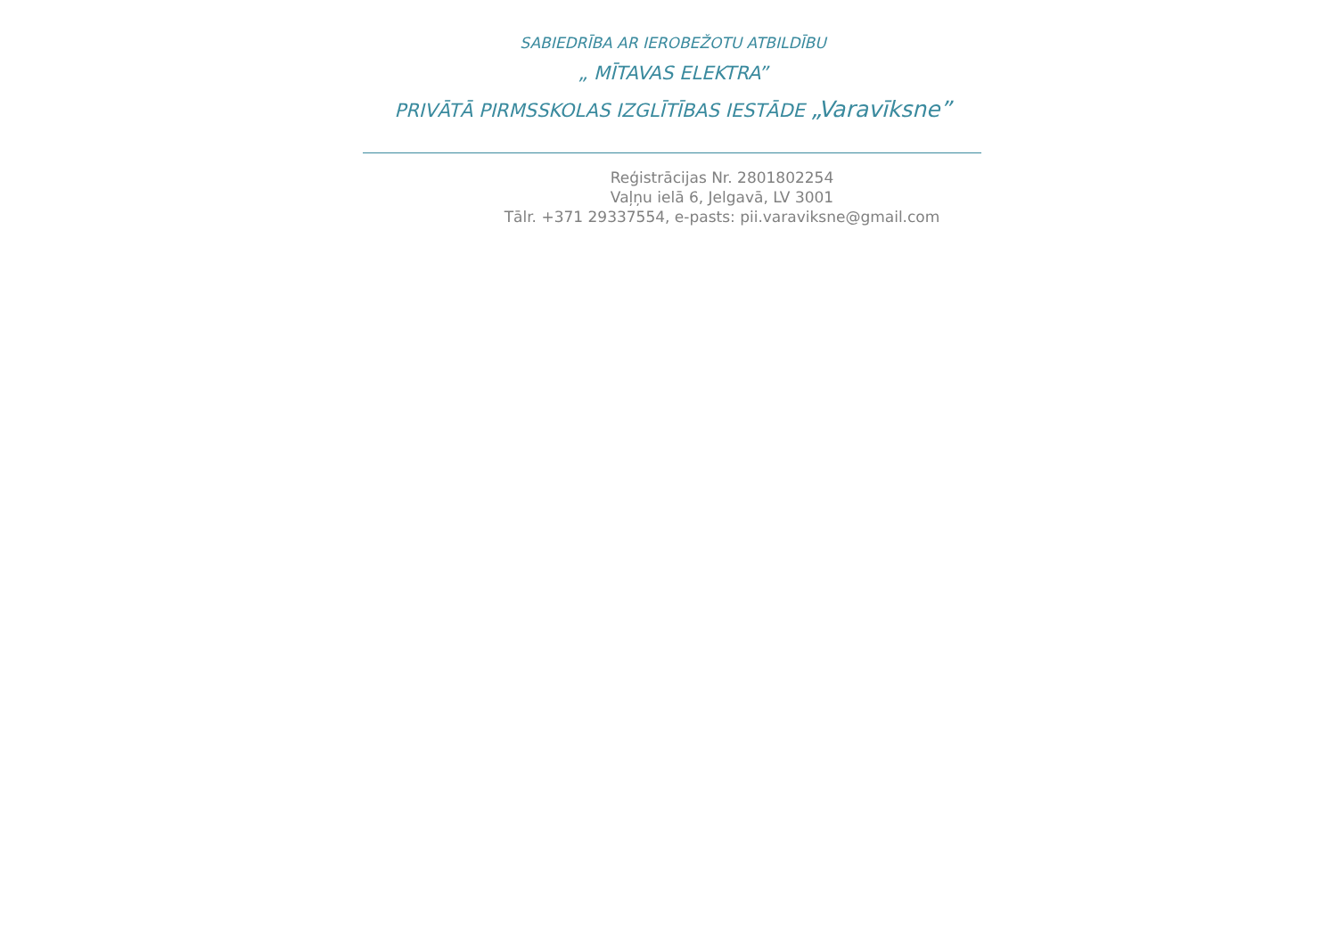SABIEDRĪBA AR IEROBEŽOTU ATBILDĪBU
„ MĪTAVAS ELEKTRA”
PRIVĀTĀ PIRMSSKOLAS IZGLĪTĪBAS IESTĀDE „Varavīksne”
Reģistrācijas Nr. 2801802254
Vaļņu ielā 6, Jelgavā, LV 3001
Tālr. +371 29337554, e-pasts: pii.varaviksne@gmail.com